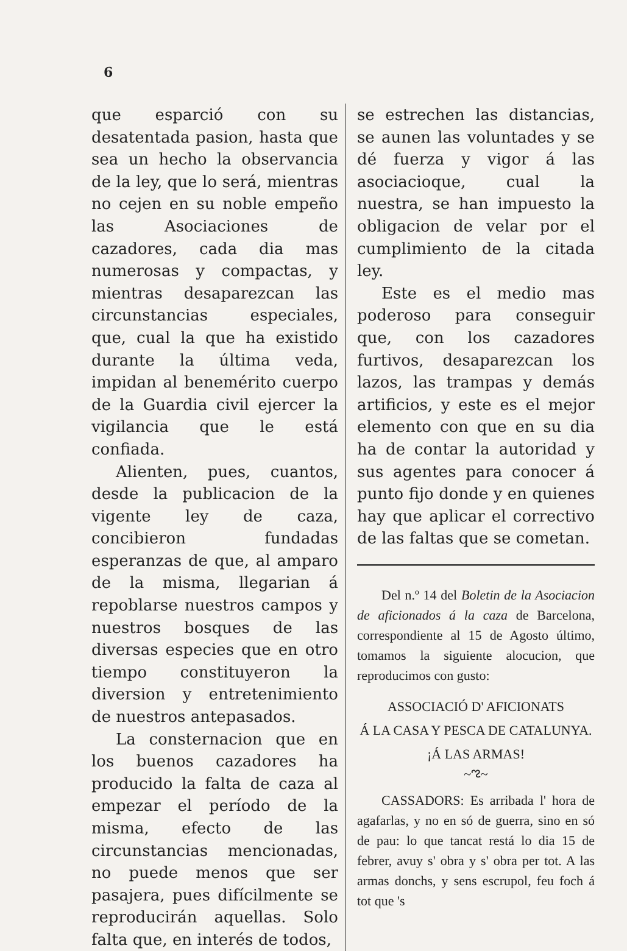6
que esparció con su desatentada pasion, hasta que sea un hecho la observancia de la ley, que lo será, mientras no cejen en su noble empeño las Asociaciones de cazadores, cada dia mas numerosas y compactas, y mientras desaparezcan las circunstancias especiales, que, cual la que ha existido durante la última veda, impidan al benemérito cuerpo de la Guardia civil ejercer la vigilancia que le está confiada.
Alienten, pues, cuantos, desde la publicacion de la vigente ley de caza, concibieron fundadas esperanzas de que, al amparo de la misma, llegarian á repoblarse nuestros campos y nuestros bosques de las diversas especies que en otro tiempo constituyeron la diversion y entretenimiento de nuestros antepasados.
La consternacion que en los buenos cazadores ha producido la falta de caza al empezar el período de la misma, efecto de las circunstancias mencionadas, no puede menos que ser pasajera, pues difícilmente se reproducirán aquellas. Solo falta que, en interés de todos,
se estrechen las distancias, se aunen las voluntades y se dé fuerza y vigor á las asociacioque, cual la nuestra, se han impuesto la obligacion de velar por el cumplimiento de la citada ley.
Este es el medio mas poderoso para conseguir que, con los cazadores furtivos, desaparezcan los lazos, las trampas y demás artificios, y este es el mejor elemento con que en su dia ha de contar la autoridad y sus agentes para conocer á punto fijo donde y en quienes hay que aplicar el correctivo de las faltas que se cometan.
Del n.º 14 del Boletin de la Asociacion de aficionados á la caza de Barcelona, correspondiente al 15 de Agosto último, tomamos la siguiente alocucion, que reproducimos con gusto:
ASSOCIACIÓ D' AFICIONATS
Á LA CASA Y PESCA DE CATALUNYA.
¡Á LAS ARMAS!
~ಌ~
CASSADORS: Es arribada l' hora de agafarlas, y no en só de guerra, sino en só de pau: lo que tancat restá lo dia 15 de febrer, avuy s' obra y s' obra per tot. A las armas donchs, y sens escrupol, feu foch á tot que 's